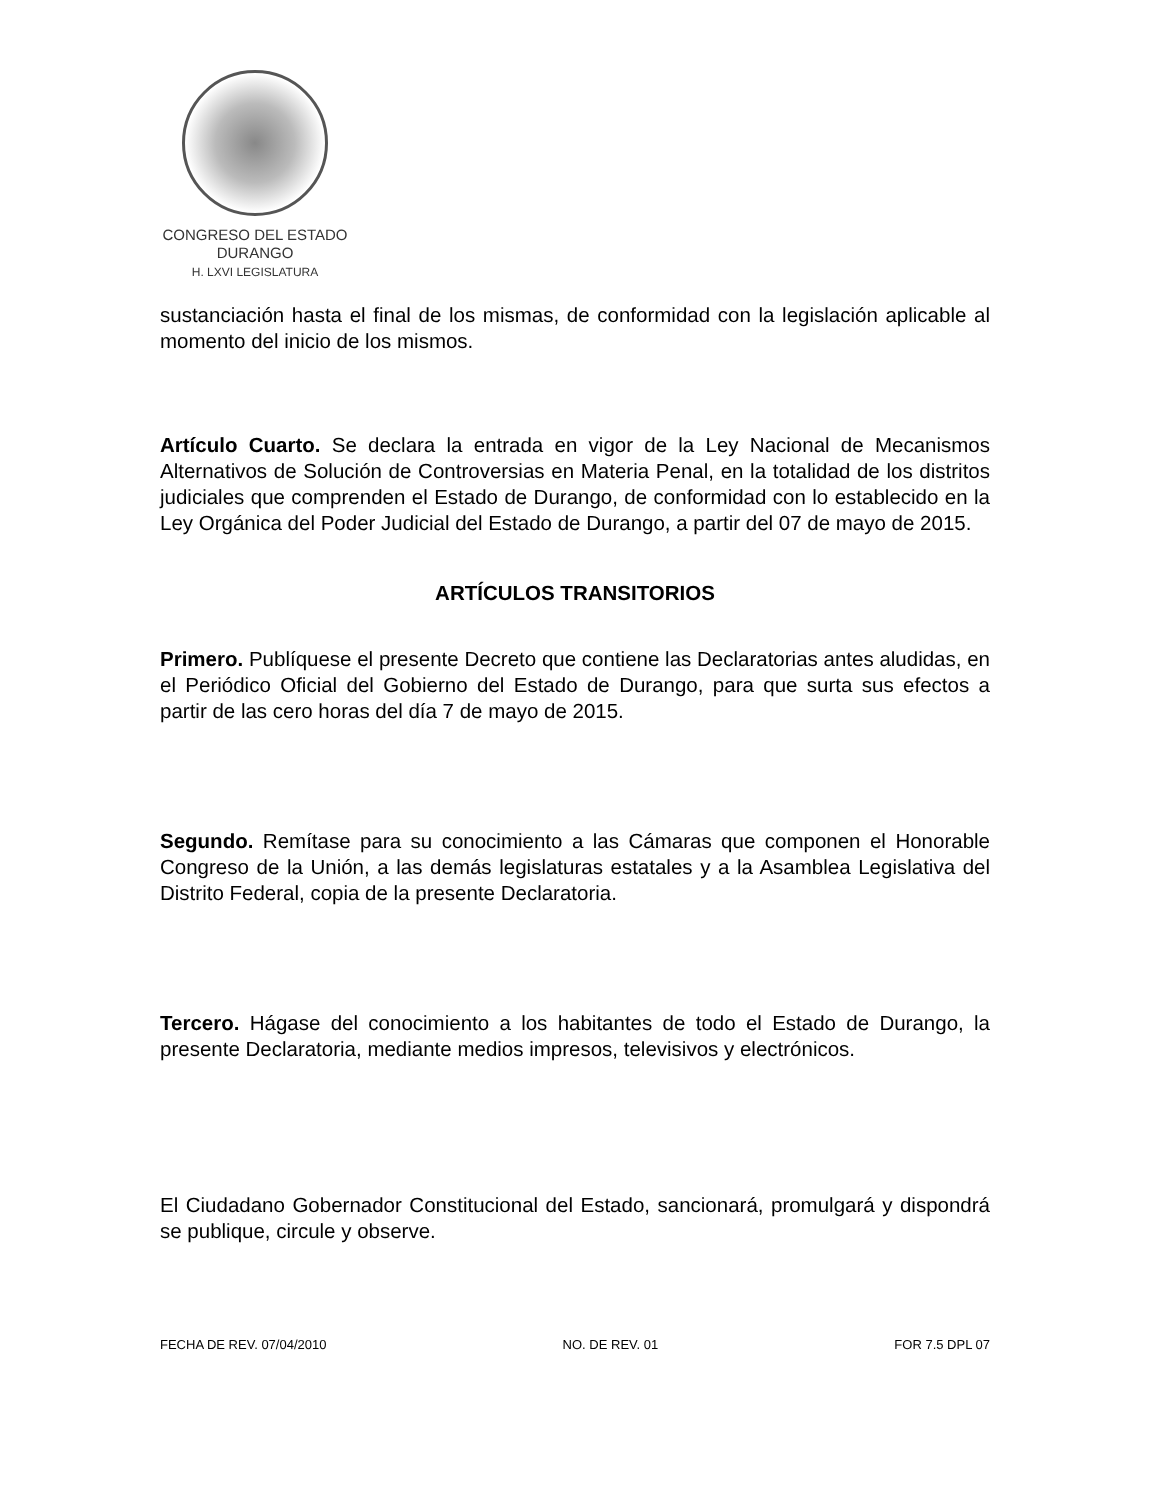CONGRESO DEL ESTADO
DURANGO
H. LXVI LEGISLATURA
sustanciación hasta el final de los mismas, de conformidad con la legislación aplicable al momento del inicio de los mismos.
Artículo Cuarto. Se declara la entrada en vigor de la Ley Nacional de Mecanismos Alternativos de Solución de Controversias en Materia Penal, en la totalidad de los distritos judiciales que comprenden el Estado de Durango, de conformidad con lo establecido en la Ley Orgánica del Poder Judicial del Estado de Durango, a partir del 07 de mayo de 2015.
ARTÍCULOS TRANSITORIOS
Primero. Publíquese el presente Decreto que contiene las Declaratorias antes aludidas, en el Periódico Oficial del Gobierno del Estado de Durango, para que surta sus efectos a partir de las cero horas del día 7 de mayo de 2015.
Segundo. Remítase para su conocimiento a las Cámaras que componen el Honorable Congreso de la Unión, a las demás legislaturas estatales y a la Asamblea Legislativa del Distrito Federal, copia de la presente Declaratoria.
Tercero. Hágase del conocimiento a los habitantes de todo el Estado de Durango, la presente Declaratoria, mediante medios impresos, televisivos y electrónicos.
El Ciudadano Gobernador Constitucional del Estado, sancionará, promulgará y dispondrá se publique, circule y observe.
FECHA DE REV. 07/04/2010 NO. DE REV. 01 FOR 7.5 DPL 07